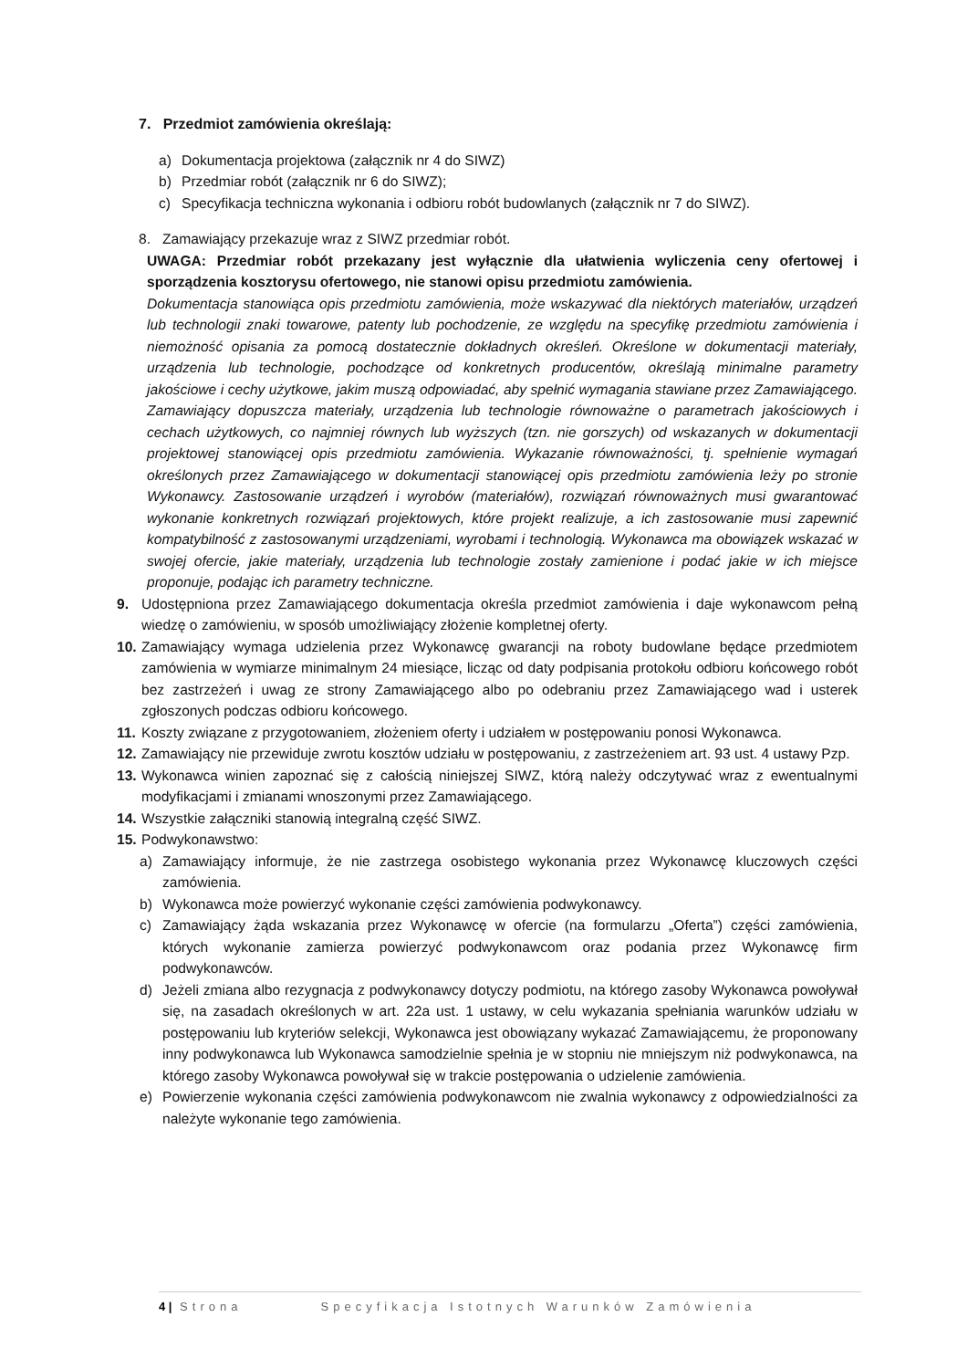7. Przedmiot zamówienia określają:
a) Dokumentacja projektowa (załącznik nr 4 do SIWZ)
b) Przedmiar robót (załącznik nr 6 do SIWZ);
c) Specyfikacja techniczna wykonania i odbioru robót budowlanych (załącznik nr 7 do SIWZ).
8. Zamawiający przekazuje wraz z SIWZ przedmiar robót.
UWAGA: Przedmiar robót przekazany jest wyłącznie dla ułatwienia wyliczenia ceny ofertowej i sporządzenia kosztorysu ofertowego, nie stanowi opisu przedmiotu zamówienia.
Dokumentacja stanowiąca opis przedmiotu zamówienia, może wskazywać dla niektórych materiałów, urządzeń lub technologii znaki towarowe, patenty lub pochodzenie, ze względu na specyfikę przedmiotu zamówienia i niemożność opisania za pomocą dostatecznie dokładnych określeń. Określone w dokumentacji materiały, urządzenia lub technologie, pochodzące od konkretnych producentów, określają minimalne parametry jakościowe i cechy użytkowe, jakim muszą odpowiadać, aby spełnić wymagania stawiane przez Zamawiającego. Zamawiający dopuszcza materiały, urządzenia lub technologie równoważne o parametrach jakościowych i cechach użytkowych, co najmniej równych lub wyższych (tzn. nie gorszych) od wskazanych w dokumentacji projektowej stanowiącej opis przedmiotu zamówienia. Wykazanie równoważności, tj. spełnienie wymagań określonych przez Zamawiającego w dokumentacji stanowiącej opis przedmiotu zamówienia leży po stronie Wykonawcy. Zastosowanie urządzeń i wyrobów (materiałów), rozwiązań równoważnych musi gwarantować wykonanie konkretnych rozwiązań projektowych, które projekt realizuje, a ich zastosowanie musi zapewnić kompatybilność z zastosowanymi urządzeniami, wyrobami i technologią. Wykonawca ma obowiązek wskazać w swojej ofercie, jakie materiały, urządzenia lub technologie zostały zamienione i podać jakie w ich miejsce proponuje, podając ich parametry techniczne.
9. Udostępniona przez Zamawiającego dokumentacja określa przedmiot zamówienia i daje wykonawcom pełną wiedzę o zamówieniu, w sposób umożliwiający złożenie kompletnej oferty.
10. Zamawiający wymaga udzielenia przez Wykonawcę gwarancji na roboty budowlane będące przedmiotem zamówienia w wymiarze minimalnym 24 miesiące, licząc od daty podpisania protokołu odbioru końcowego robót bez zastrzeżeń i uwag ze strony Zamawiającego albo po odebraniu przez Zamawiającego wad i usterek zgłoszonych podczas odbioru końcowego.
11. Koszty związane z przygotowaniem, złożeniem oferty i udziałem w postępowaniu ponosi Wykonawca.
12. Zamawiający nie przewiduje zwrotu kosztów udziału w postępowaniu, z zastrzeżeniem art. 93 ust. 4 ustawy Pzp.
13. Wykonawca winien zapoznać się z całością niniejszej SIWZ, którą należy odczytywać wraz z ewentualnymi modyfikacjami i zmianami wnoszonymi przez Zamawiającego.
14. Wszystkie załączniki stanowią integralną część SIWZ.
15. Podwykonawstwo:
a) Zamawiający informuje, że nie zastrzega osobistego wykonania przez Wykonawcę kluczowych części zamówienia.
b) Wykonawca może powierzyć wykonanie części zamówienia podwykonawcy.
c) Zamawiający żąda wskazania przez Wykonawcę w ofercie (na formularzu „Oferta”) części zamówienia, których wykonanie zamierza powierzyć podwykonawcom oraz podania przez Wykonawcę firm podwykonawców.
d) Jeżeli zmiana albo rezygnacja z podwykonawcy dotyczy podmiotu, na którego zasoby Wykonawca powoływał się, na zasadach określonych w art. 22a ust. 1 ustawy, w celu wykazania spełniania warunków udziału w postępowaniu lub kryteriów selekcji, Wykonawca jest obowiązany wykazać Zamawiającemu, że proponowany inny podwykonawca lub Wykonawca samodzielnie spełnia je w stopniu nie mniejszym niż podwykonawca, na którego zasoby Wykonawca powoływał się w trakcie postępowania o udzielenie zamówienia.
e) Powierzenie wykonania części zamówienia podwykonawcom nie zwalnia wykonawcy z odpowiedzialności za należyte wykonanie tego zamówienia.
4 | Strona Specyfikacja Istotnych Warunków Zamówienia